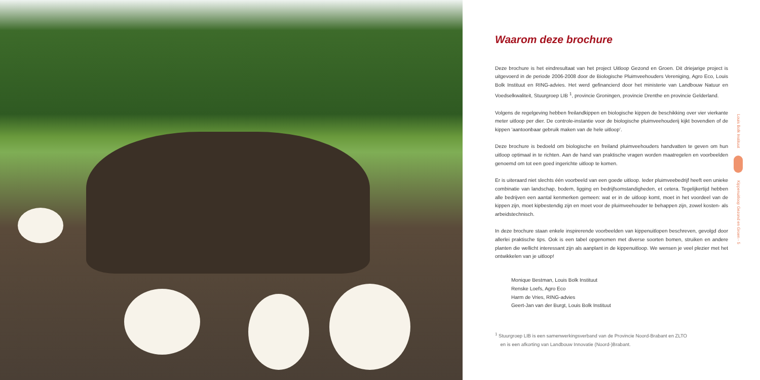Waarom deze brochure
Deze brochure is het eindresultaat van het project Uitloop Gezond en Groen. Dit driejarige project is uitgevoerd in de periode 2006-2008 door de Biologische Pluimveehouders Vereniging, Agro Eco, Louis Bolk Instituut en RING-advies. Het werd gefinancierd door het ministerie van Landbouw Natuur en Voedselkwaliteit, Stuurgroep LIB <sup>1</sup>, provincie Groningen, provincie Drenthe en provincie Gelderland.
Volgens de regelgeving hebben freilandkippen en biologische kippen de beschikking over vier vierkante meter uitloop per dier. De controle-instantie voor de biologische pluimveehouderij kijkt bovendien of de kippen ‘aantoonbaar gebruik maken van de hele uitloop’.
Deze brochure is bedoeld om biologische en freiland pluimveehouders handvatten te geven om hun uitloop optimaal in te richten. Aan de hand van praktische vragen worden maatregelen en voorbeelden genoemd om tot een goed ingerichte uitloop te komen.
Er is uiteraard niet slechts één voorbeeld van een goede uitloop. Ieder pluimveebedrijf heeft een unieke combinatie van landschap, bodem, ligging en bedrijfsomstandigheden, et cetera. Tegelijkertijd hebben alle bedrijven een aantal kenmerken gemeen: wat er in de uitloop komt, moet in het voordeel van de kippen zijn, moet kipbestendig zijn en moet voor de pluimveehouder te behappen zijn, zowel kosten- als arbeidstechnisch.
In deze brochure staan enkele inspirerende voorbeelden van kippenuitlopen beschreven, gevolgd door allerlei praktische tips. Ook is een tabel opgenomen met diverse soorten bomen, struiken en andere planten die wellicht interessant zijn als aanplant in de kippenuitloop. We wensen je veel plezier met het ontwikkelen van je uitloop!
Monique Bestman, Louis Bolk Instituut
Renske Loefs, Agro Eco
Harm de Vries, RING-advies
Geert-Jan van der Burgt, Louis Bolk Instituut
<sup>1</sup> Stuurgroep LIB is een samenwerkingsverband van de Provincie Noord-Brabant en ZLTO
en is een afkorting van Landbouw Innovatie (Noord-)Brabant.
Louis Bolk Instituut
Kippenuitloop Gezond en Groen - 5